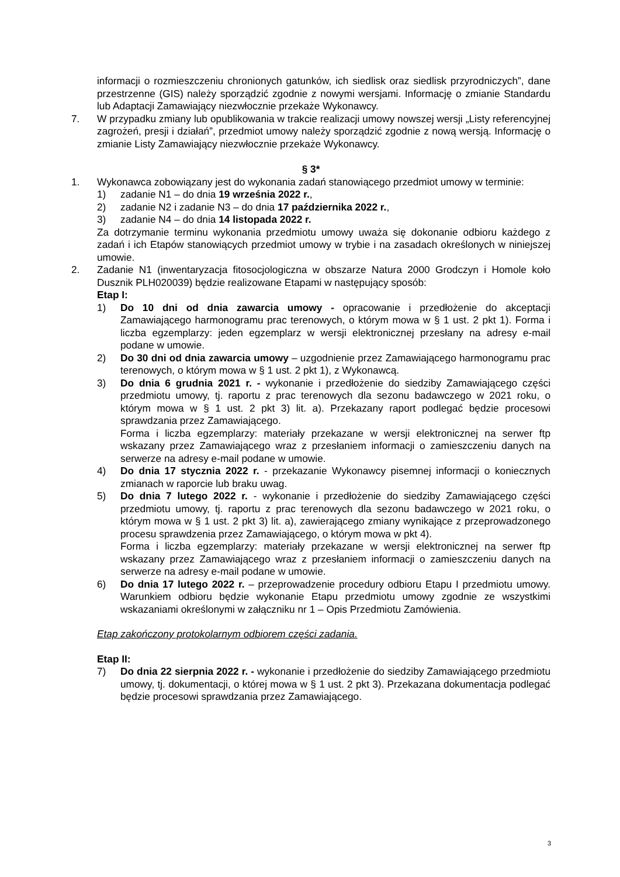informacji o rozmieszczeniu chronionych gatunków, ich siedlisk oraz siedlisk przyrodniczych”, dane przestrzenne (GIS) należy sporządzić zgodnie z nowymi wersjami. Informację o zmianie Standardu lub Adaptacji Zamawiający niezwłocznie przekaże Wykonawcy.
7. W przypadku zmiany lub opublikowania w trakcie realizacji umowy nowszej wersji „Listy referencyjnej zagrożeń, presji i działań”, przedmiot umowy należy sporządzić zgodnie z nową wersją. Informację o zmianie Listy Zamawiający niezwłocznie przekaże Wykonawcy.
§ 3*
1. Wykonawca zobowiązany jest do wykonania zadań stanowiącego przedmiot umowy w terminie:
1) zadanie N1 – do dnia 19 września 2022 r.,
2) zadanie N2 i zadanie N3 – do dnia 17 października 2022 r.,
3) zadanie N4 – do dnia 14 listopada 2022 r.
Za dotrzymanie terminu wykonania przedmiotu umowy uważa się dokonanie odbioru każdego z zadań i ich Etapów stanowiących przedmiot umowy w trybie i na zasadach określonych w niniejszej umowie.
2. Zadanie N1 (inwentaryzacja fitosocjologiczna w obszarze Natura 2000 Grodczyn i Homole koło Dusznik PLH020039) będzie realizowane Etapami w następujący sposób:
Etap I:
1) Do 10 dni od dnia zawarcia umowy - opracowanie i przedłożenie do akceptacji Zamawiającego harmonogramu prac terenowych, o którym mowa w § 1 ust. 2 pkt 1). Forma i liczba egzemplarzy: jeden egzemplarz w wersji elektronicznej przesłany na adresy e-mail podane w umowie.
2) Do 30 dni od dnia zawarcia umowy – uzgodnienie przez Zamawiającego harmonogramu prac terenowych, o którym mowa w § 1 ust. 2 pkt 1), z Wykonawcą.
3) Do dnia 6 grudnia 2021 r. - wykonanie i przedłożenie do siedziby Zamawiającego części przedmiotu umowy, tj. raportu z prac terenowych dla sezonu badawczego w 2021 roku, o którym mowa w § 1 ust. 2 pkt 3) lit. a). Przekazany raport podlegać będzie procesowi sprawdzania przez Zamawiającego.
Forma i liczba egzemplarzy: materiały przekazane w wersji elektronicznej na serwer ftp wskazany przez Zamawiającego wraz z przesłaniem informacji o zamieszczeniu danych na serwerze na adresy e-mail podane w umowie.
4) Do dnia 17 stycznia 2022 r. - przekazanie Wykonawcy pisemnej informacji o koniecznych zmianach w raporcie lub braku uwag.
5) Do dnia 7 lutego 2022 r. - wykonanie i przedłożenie do siedziby Zamawiającego części przedmiotu umowy, tj. raportu z prac terenowych dla sezonu badawczego w 2021 roku, o którym mowa w § 1 ust. 2 pkt 3) lit. a), zawierającego zmiany wynikające z przeprowadzonego procesu sprawdzenia przez Zamawiającego, o którym mowa w pkt 4).
Forma i liczba egzemplarzy: materiały przekazane w wersji elektronicznej na serwer ftp wskazany przez Zamawiającego wraz z przesłaniem informacji o zamieszczeniu danych na serwerze na adresy e-mail podane w umowie.
6) Do dnia 17 lutego 2022 r. – przeprowadzenie procedury odbioru Etapu I przedmiotu umowy. Warunkiem odbioru będzie wykonanie Etapu przedmiotu umowy zgodnie ze wszystkimi wskazaniami określonymi w załączniku nr 1 – Opis Przedmiotu Zamówienia.
Etap zakończony protokolarnym odbiorem części zadania.
Etap II:
7) Do dnia 22 sierpnia 2022 r. - wykonanie i przedłożenie do siedziby Zamawiającego przedmiotu umowy, tj. dokumentacji, o której mowa w § 1 ust. 2 pkt 3). Przekazana dokumentacja podlegać będzie procesowi sprawdzania przez Zamawiającego.
3